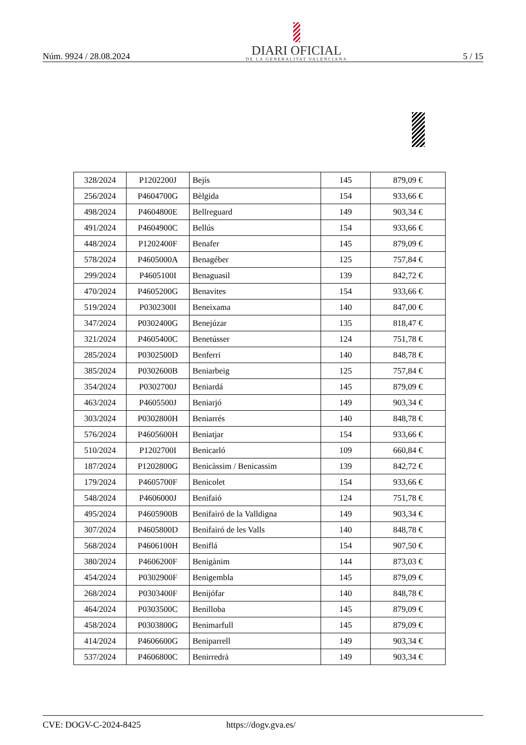Núm. 9924 / 28.08.2024
DIARI OFICIAL
DE LA GENERALITAT VALENCIANA
5 / 15
| 328/2024 | P1202200J | Bejís | 145 | 879,09 € |
| 256/2024 | P4604700G | Bèlgida | 154 | 933,66 € |
| 498/2024 | P4604800E | Bellreguard | 149 | 903,34 € |
| 491/2024 | P4604900C | Bellús | 154 | 933,66 € |
| 448/2024 | P1202400F | Benafer | 145 | 879,09 € |
| 578/2024 | P4605000A | Benagéber | 125 | 757,84 € |
| 299/2024 | P4605100I | Benaguasil | 139 | 842,72 € |
| 470/2024 | P4605200G | Benavites | 154 | 933,66 € |
| 519/2024 | P0302300I | Beneixama | 140 | 847,00 € |
| 347/2024 | P0302400G | Benejúzar | 135 | 818,47 € |
| 321/2024 | P4605400C | Benetússer | 124 | 751,78 € |
| 285/2024 | P0302500D | Benferri | 140 | 848,78 € |
| 385/2024 | P0302600B | Beniarbeig | 125 | 757,84 € |
| 354/2024 | P0302700J | Beniardá | 145 | 879,09 € |
| 463/2024 | P4605500J | Beniarjó | 149 | 903,34 € |
| 303/2024 | P0302800H | Beniarrés | 140 | 848,78 € |
| 576/2024 | P4605600H | Beniatjar | 154 | 933,66 € |
| 510/2024 | P1202700I | Benicarló | 109 | 660,84 € |
| 187/2024 | P1202800G | Benicàssim / Benicassim | 139 | 842,72 € |
| 179/2024 | P4605700F | Benicolet | 154 | 933,66 € |
| 548/2024 | P4606000J | Benifaió | 124 | 751,78 € |
| 495/2024 | P4605900B | Benifairó de la Valldigna | 149 | 903,34 € |
| 307/2024 | P4605800D | Benifairó de les Valls | 140 | 848,78 € |
| 568/2024 | P4606100H | Beniflá | 154 | 907,50 € |
| 380/2024 | P4606200F | Benigànim | 144 | 873,03 € |
| 454/2024 | P0302900F | Benigembla | 145 | 879,09 € |
| 268/2024 | P0303400F | Benijófar | 140 | 848,78 € |
| 464/2024 | P0303500C | Benilloba | 145 | 879,09 € |
| 458/2024 | P0303800G | Benimarfull | 145 | 879,09 € |
| 414/2024 | P4606600G | Beniparrell | 149 | 903,34 € |
| 537/2024 | P4606800C | Benirredrà | 149 | 903,34 € |
CVE: DOGV-C-2024-8425 https://dogv.gva.es/